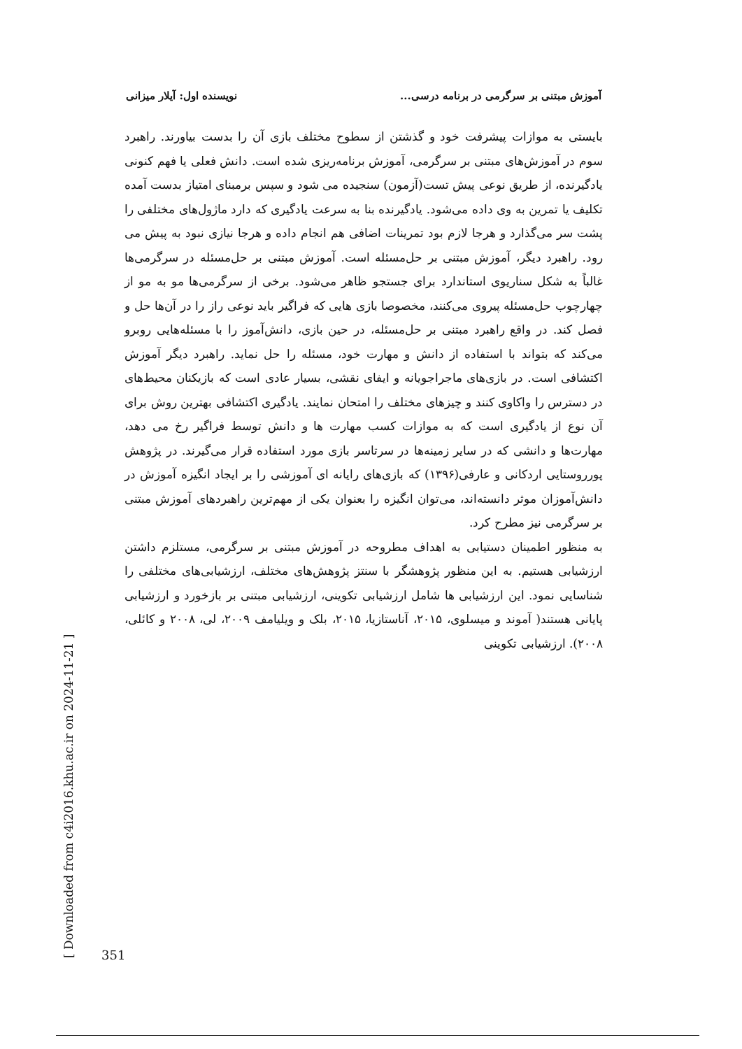آموزش مبتنی بر سرگرمی در برنامه درسی... نویسنده اول: آیلار میزانی
بایستی به موازات پیشرفت خود و گذشتن از سطوح مختلف بازی آن را بدست بیاورند. راهبرد سوم در آموزش‌های مبتنی بر سرگرمی، آموزش برنامه‌ریزی شده است. دانش فعلی یا فهم کنونی یادگیرنده، از طریق نوعی پیش تست(آزمون) سنجیده می شود و سپس برمبنای امتیاز بدست آمده تکلیف یا تمرین به وی داده می‌شود. یادگیرنده بنا به سرعت یادگیری که دارد ماژول‌های مختلفی را پشت سر می‌گذارد و هرجا لازم بود تمرینات اضافی هم انجام داده و هرجا نیازی نبود به پیش می رود. راهبرد دیگر، آموزش مبتنی بر حل‌مسئله است. آموزش مبتنی بر حل‌مسئله در سرگرمی‌ها غالباً به شکل سناریوی استاندارد برای جستجو ظاهر می‌شود. برخی از سرگرمی‌ها مو به مو از چهارچوب حل‌مسئله پیروی می‌کنند، مخصوصا بازی هایی که فراگیر باید نوعی راز را در آن‌ها حل و فصل کند. در واقع راهبرد مبتنی بر حل‌مسئله، در حین بازی، دانش‌آموز را با مسئله‌هایی روبرو می‌کند که بتواند با استفاده از دانش و مهارت خود، مسئله را حل نماید. راهبرد دیگر آموزش اکتشافی است. در بازی‌های ماجراجویانه و ایفای نقشی، بسیار عادی است که بازیکنان محیط‌های در دسترس را واکاوی کنند و چیزهای مختلف را امتحان نمایند. یادگیری اکتشافی بهترین روش برای آن نوع از یادگیری است که به موازات کسب مهارت ها و دانش توسط فراگیر رخ می دهد، مهارت‌ها و دانشی که در سایر زمینه‌ها در سرتاسر بازی مورد استفاده قرار می‌گیرند. در پژوهش پورروستایی اردکانی و عارفی(۱۳۹۶) که بازی‌های رایانه ای آموزشی را بر ایجاد انگیزه آموزش در دانش‌آموزان موثر دانسته‌اند، می‌توان انگیزه را بعنوان یکی از مهم‌ترین راهبردهای آموزش مبتنی بر سرگرمی نیز مطرح کرد.
به منظور اطمینان دستیابی به اهداف مطروحه در آموزش مبتنی بر سرگرمی، مستلزم داشتن ارزشیابی هستیم. به این منظور پژوهشگر با سنتز پژوهش‌های مختلف، ارزشیابی‌های مختلفی را شناسایی نمود. این ارزشیابی ها شامل ارزشیابی تکوینی، ارزشیابی مبتنی بر بازخورد و ارزشیابی پایانی هستند( آموند و میسلوی، ۲۰۱۵، آناستازیا، ۲۰۱۵، بلک و ویلیامف ۲۰۰۹، لی، ۲۰۰۸ و کائلی، ۲۰۰۸). ارزشیابی تکوینی
[ Downloaded from c4i2016.khu.ac.ir on 2024-11-21 ]
351